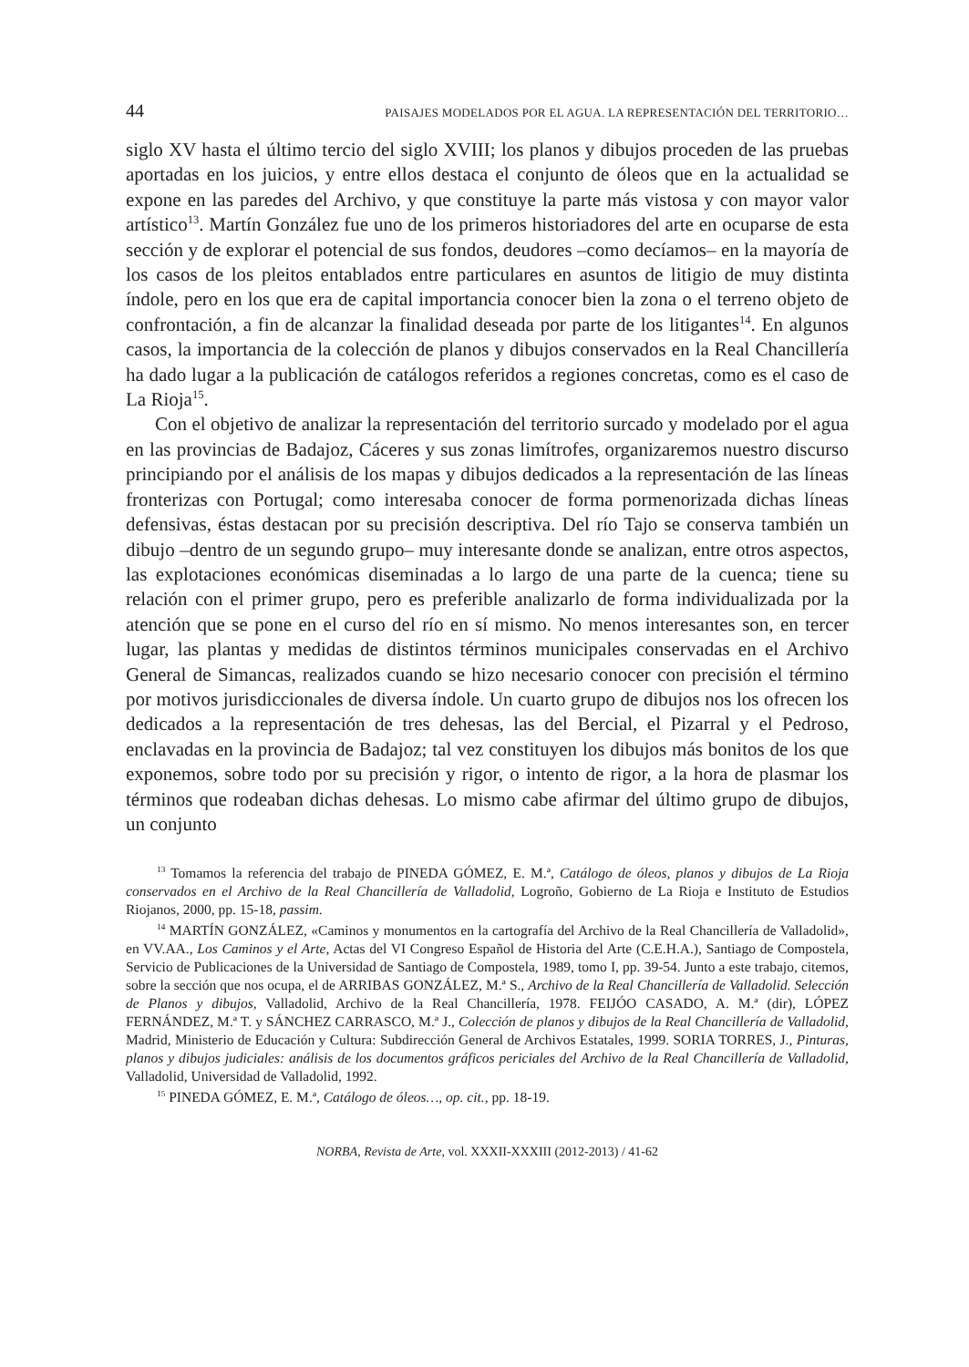44 PAISAJES MODELADOS POR EL AGUA. LA REPRESENTACIÓN DEL TERRITORIO…
siglo XV hasta el último tercio del siglo XVIII; los planos y dibujos proceden de las pruebas aportadas en los juicios, y entre ellos destaca el conjunto de óleos que en la actualidad se expone en las paredes del Archivo, y que constituye la parte más vistosa y con mayor valor artístico<sup>13</sup>. Martín González fue uno de los primeros historiadores del arte en ocuparse de esta sección y de explorar el potencial de sus fondos, deudores –como decíamos– en la mayoría de los casos de los pleitos entablados entre particulares en asuntos de litigio de muy distinta índole, pero en los que era de capital importancia conocer bien la zona o el terreno objeto de confrontación, a fin de alcanzar la finalidad deseada por parte de los litigantes<sup>14</sup>. En algunos casos, la importancia de la colección de planos y dibujos conservados en la Real Chancillería ha dado lugar a la publicación de catálogos referidos a regiones concretas, como es el caso de La Rioja<sup>15</sup>.
Con el objetivo de analizar la representación del territorio surcado y modelado por el agua en las provincias de Badajoz, Cáceres y sus zonas limítrofes, organizaremos nuestro discurso principiando por el análisis de los mapas y dibujos dedicados a la representación de las líneas fronterizas con Portugal; como interesaba conocer de forma pormenorizada dichas líneas defensivas, éstas destacan por su precisión descriptiva. Del río Tajo se conserva también un dibujo –dentro de un segundo grupo– muy interesante donde se analizan, entre otros aspectos, las explotaciones económicas diseminadas a lo largo de una parte de la cuenca; tiene su relación con el primer grupo, pero es preferible analizarlo de forma individualizada por la atención que se pone en el curso del río en sí mismo. No menos interesantes son, en tercer lugar, las plantas y medidas de distintos términos municipales conservadas en el Archivo General de Simancas, realizados cuando se hizo necesario conocer con precisión el término por motivos jurisdiccionales de diversa índole. Un cuarto grupo de dibujos nos los ofrecen los dedicados a la representación de tres dehesas, las del Bercial, el Pizarral y el Pedroso, enclavadas en la provincia de Badajoz; tal vez constituyen los dibujos más bonitos de los que exponemos, sobre todo por su precisión y rigor, o intento de rigor, a la hora de plasmar los términos que rodeaban dichas dehesas. Lo mismo cabe afirmar del último grupo de dibujos, un conjunto
<sup>13</sup> Tomamos la referencia del trabajo de PINEDA GÓMEZ, E. M.ª, Catálogo de óleos, planos y dibujos de La Rioja conservados en el Archivo de la Real Chancillería de Valladolid, Logroño, Gobierno de La Rioja e Instituto de Estudios Riojanos, 2000, pp. 15-18, passim.
<sup>14</sup> MARTÍN GONZÁLEZ, «Caminos y monumentos en la cartografía del Archivo de la Real Chancillería de Valladolid», en VV.AA., Los Caminos y el Arte, Actas del VI Congreso Español de Historia del Arte (C.E.H.A.), Santiago de Compostela, Servicio de Publicaciones de la Universidad de Santiago de Compostela, 1989, tomo I, pp. 39-54. Junto a este trabajo, citemos, sobre la sección que nos ocupa, el de ARRIBAS GONZÁLEZ, M.ª S., Archivo de la Real Chancillería de Valladolid. Selección de Planos y dibujos, Valladolid, Archivo de la Real Chancillería, 1978. FEIJÓO CASADO, A. M.ª (dir), LÓPEZ FERNÁNDEZ, M.ª T. y SÁNCHEZ CARRASCO, M.ª J., Colección de planos y dibujos de la Real Chancillería de Valladolid, Madrid, Ministerio de Educación y Cultura: Subdirección General de Archivos Estatales, 1999. SORIA TORRES, J., Pinturas, planos y dibujos judiciales: análisis de los documentos gráficos periciales del Archivo de la Real Chancillería de Valladolid, Valladolid, Universidad de Valladolid, 1992.
<sup>15</sup> PINEDA GÓMEZ, E. M.ª, Catálogo de óleos…, op. cit., pp. 18-19.
NORBA, Revista de Arte, vol. XXXII-XXXIII (2012-2013) / 41-62